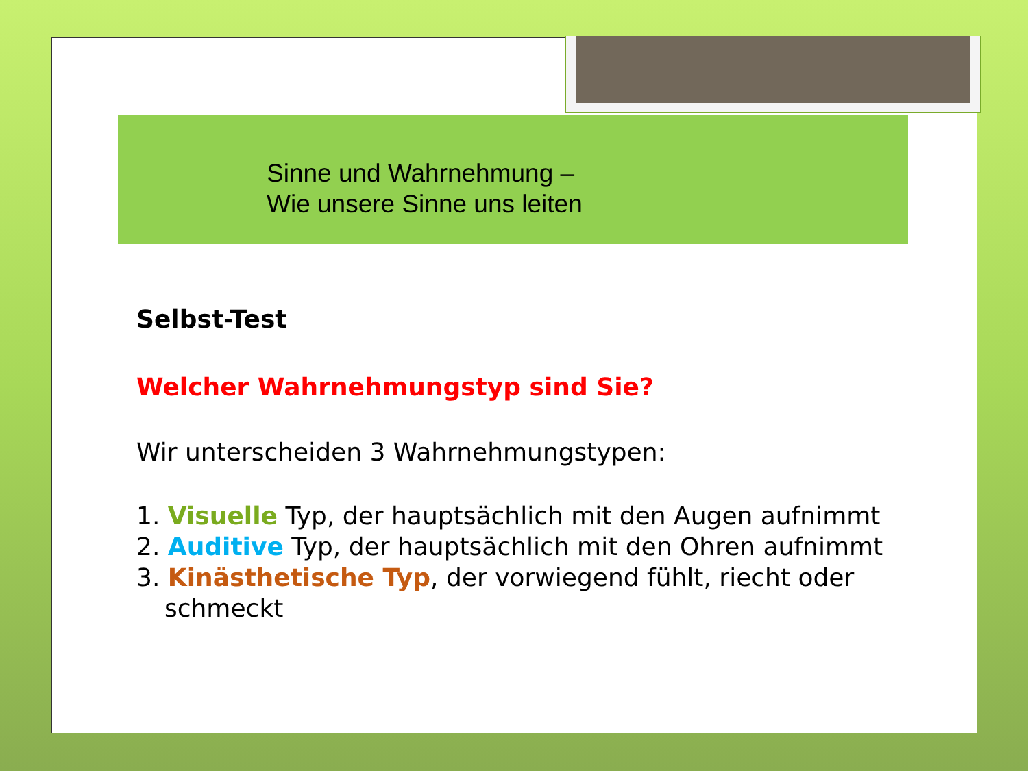Sinne und Wahrnehmung –
Wie unsere Sinne uns leiten
Selbst-Test
Welcher Wahrnehmungstyp sind Sie?
Wir unterscheiden 3 Wahrnehmungstypen:
1. Visuelle Typ, der hauptsächlich mit den Augen aufnimmt
2. Auditive Typ, der hauptsächlich mit den Ohren aufnimmt
3. Kinästhetische Typ, der vorwiegend fühlt, riecht oder
schmeckt